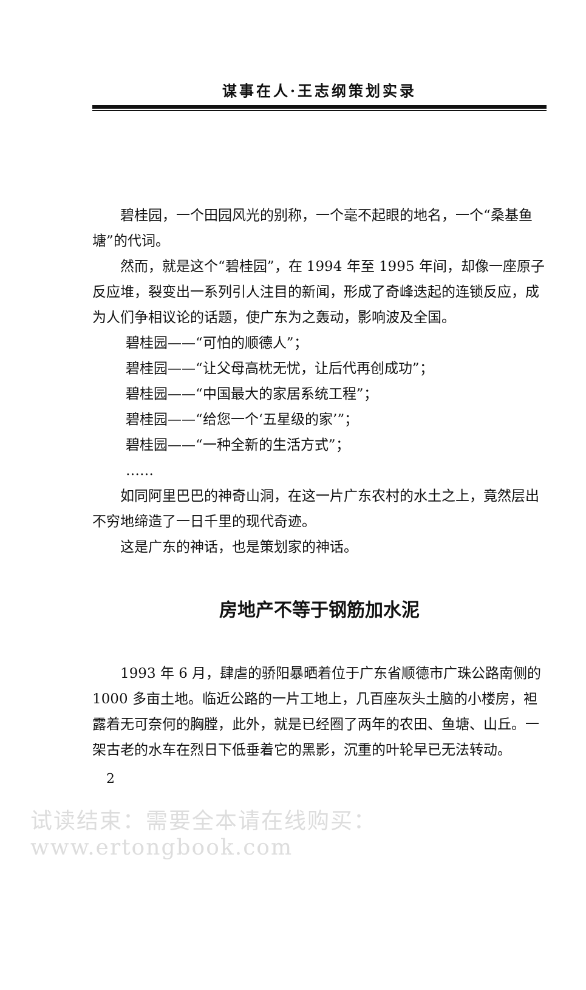谋事在人·王志纲策划实录
碧桂园，一个田园风光的别称，一个毫不起眼的地名，一个“桑基鱼塘”的代词。
然而，就是这个“碧桂园”，在 1994 年至 1995 年间，却像一座原子反应堆，裂变出一系列引人注目的新闻，形成了奇峰迭起的连锁反应，成为人们争相议论的话题，使广东为之轰动，影响波及全国。
碧桂园——“可怕的顺德人”；
碧桂园——“让父母高枕无忧，让后代再创成功”；
碧桂园——“中国最大的家居系统工程”；
碧桂园——“给您一个‘五星级的家’”；
碧桂园——“一种全新的生活方式”；
……
如同阿里巴巴的神奇山洞，在这一片广东农村的水土之上，竟然层出不穷地缔造了一日千里的现代奇迹。
这是广东的神话，也是策划家的神话。
房地产不等于钢筋加水泥
1993 年 6 月，肆虐的骄阳暴晒着位于广东省顺德市广珠公路南侧的 1000 多亩土地。临近公路的一片工地上，几百座灰头土脑的小楼房，袒露着无可奈何的胸膛，此外，就是已经圈了两年的农田、鱼塘、山丘。一架古老的水车在烈日下低垂着它的黑影，沉重的叶轮早已无法转动。
2
试读结束：需要全本请在线购买： www.ertongbook.com